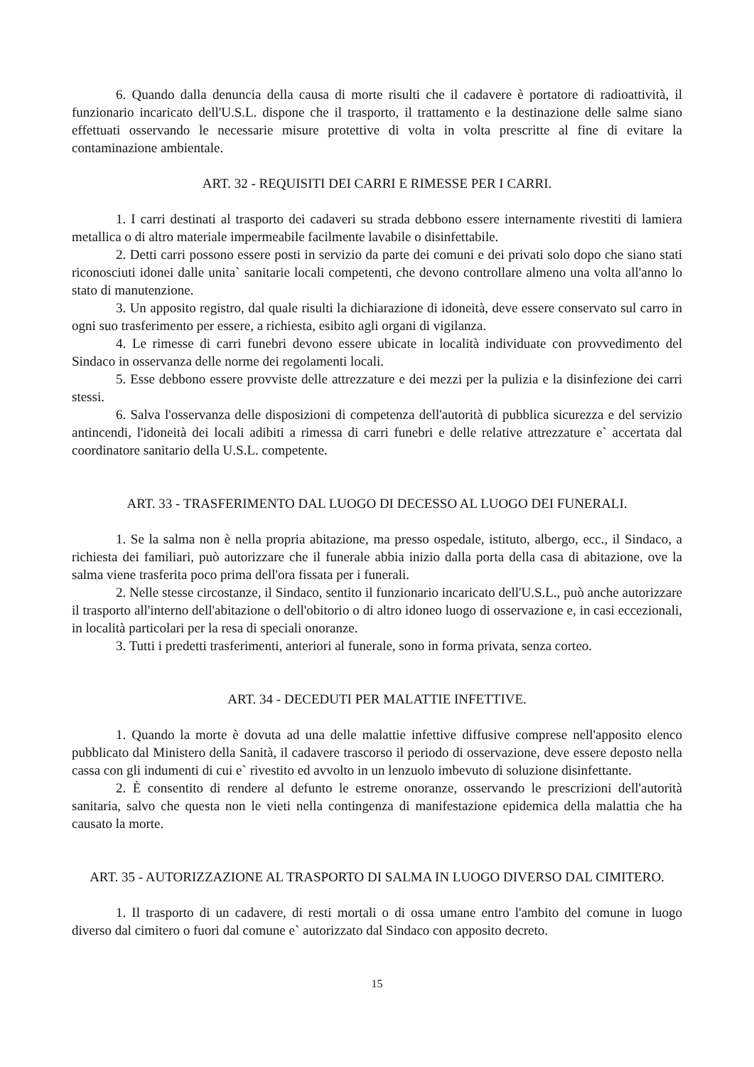6. Quando dalla denuncia della causa di morte risulti che il cadavere è portatore di radioattività, il funzionario incaricato dell'U.S.L. dispone che il trasporto, il trattamento e la destinazione delle salme siano effettuati osservando le necessarie misure protettive di volta in volta prescritte al fine di evitare la contaminazione ambientale.
ART. 32 - REQUISITI DEI CARRI E RIMESSE PER I CARRI.
1. I carri destinati al trasporto dei cadaveri su strada debbono essere internamente rivestiti di lamiera metallica o di altro materiale impermeabile facilmente lavabile o disinfettabile.
2. Detti carri possono essere posti in servizio da parte dei comuni e dei privati solo dopo che siano stati riconosciuti idonei dalle unita` sanitarie locali competenti, che devono controllare almeno una volta all'anno lo stato di manutenzione.
3. Un apposito registro, dal quale risulti la dichiarazione di idoneità, deve essere conservato sul carro in ogni suo trasferimento per essere, a richiesta, esibito agli organi di vigilanza.
4. Le rimesse di carri funebri devono essere ubicate in località individuate con provvedimento del Sindaco in osservanza delle norme dei regolamenti locali.
5. Esse debbono essere provviste delle attrezzature e dei mezzi per la pulizia e la disinfezione dei carri stessi.
6. Salva l'osservanza delle disposizioni di competenza dell'autorità di pubblica sicurezza e del servizio antincendi, l'idoneità dei locali adibiti a rimessa di carri funebri e delle relative attrezzature e` accertata dal coordinatore sanitario della U.S.L. competente.
ART. 33 - TRASFERIMENTO DAL LUOGO DI DECESSO AL LUOGO DEI FUNERALI.
1. Se la salma non è nella propria abitazione, ma presso ospedale, istituto, albergo, ecc., il Sindaco, a richiesta dei familiari, può autorizzare che il funerale abbia inizio dalla porta della casa di abitazione, ove la salma viene trasferita poco prima dell'ora fissata per i funerali.
2. Nelle stesse circostanze, il Sindaco, sentito il funzionario incaricato dell'U.S.L., può anche autorizzare il trasporto all'interno dell'abitazione o dell'obitorio o di altro idoneo luogo di osservazione e, in casi eccezionali, in località particolari per la resa di speciali onoranze.
3. Tutti i predetti trasferimenti, anteriori al funerale, sono in forma privata, senza corteo.
ART. 34 - DECEDUTI PER MALATTIE INFETTIVE.
1. Quando la morte è dovuta ad una delle malattie infettive diffusive comprese nell'apposito elenco pubblicato dal Ministero della Sanità, il cadavere trascorso il periodo di osservazione, deve essere deposto nella cassa con gli indumenti di cui e` rivestito ed avvolto in un lenzuolo imbevuto di soluzione disinfettante.
2. È consentito di rendere al defunto le estreme onoranze, osservando le prescrizioni dell'autorità sanitaria, salvo che questa non le vieti nella contingenza di manifestazione epidemica della malattia che ha causato la morte.
ART. 35 - AUTORIZZAZIONE AL TRASPORTO DI SALMA IN LUOGO DIVERSO DAL CIMITERO.
1. Il trasporto di un cadavere, di resti mortali o di ossa umane entro l'ambito del comune in luogo diverso dal cimitero o fuori dal comune e` autorizzato dal Sindaco con apposito decreto.
15